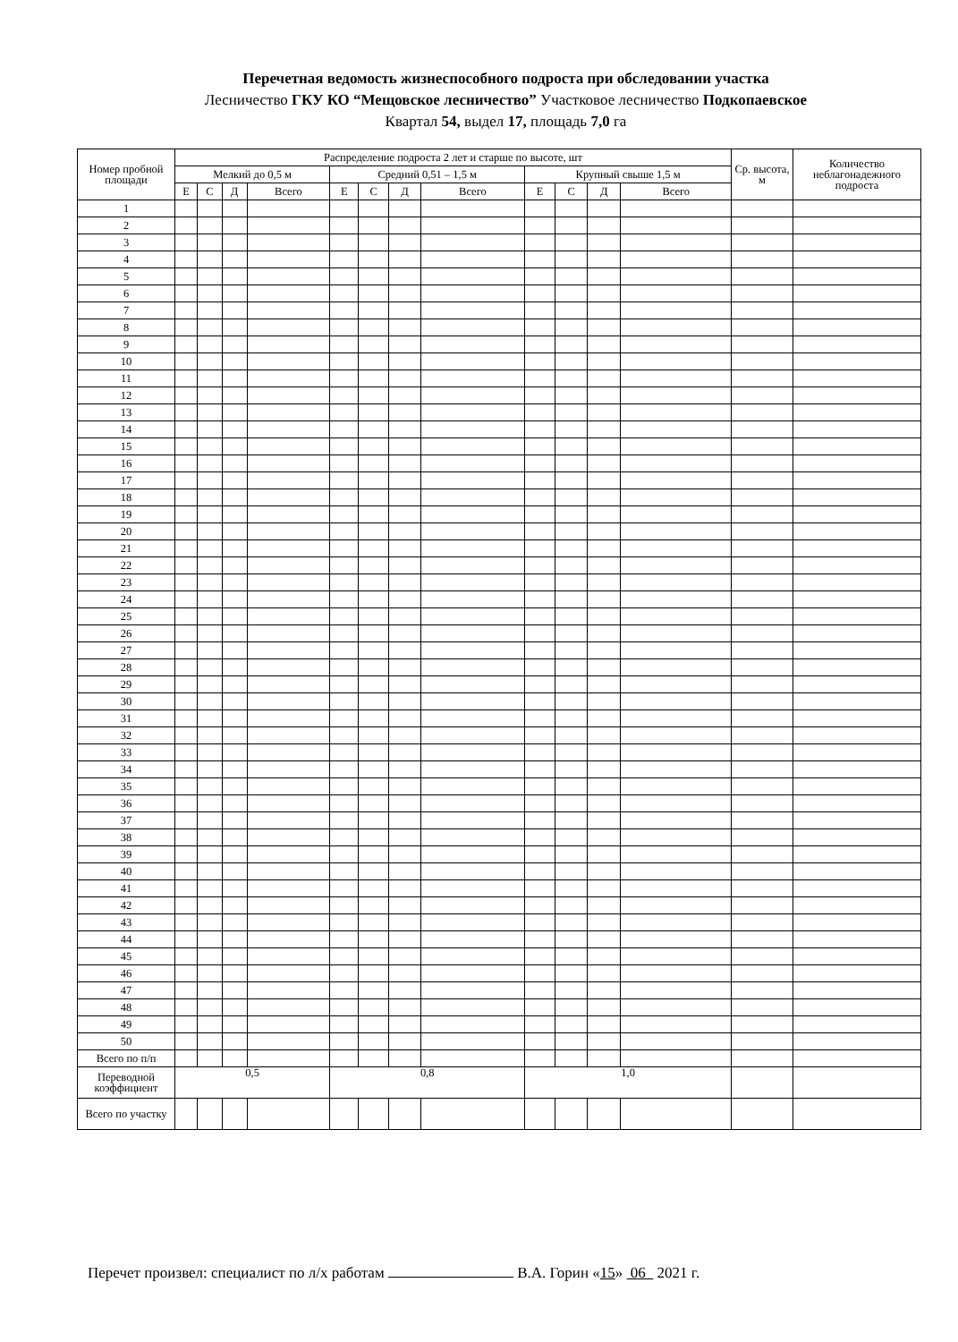Перечетная ведомость жизнеспособного подроста при обследовании участка
Лесничество ГКУ КО “Мещовское лесничество” Участковое лесничество Подкопаевское
Квартал 54, выдел 17, площадь 7,0 га
| Номер пробной площади | Распределение подроста 2 лет и старше по высоте, шт | | | | | | | | | | | | Ср. высота, м | Количество неблагонадежного подроста |
| --- | --- | --- | --- | --- | --- | --- | --- | --- | --- | --- | --- | --- | --- | --- |
| | Мелкий до 0,5 м | | | | Средний 0,51 – 1,5 м | | | | Крупный свыше 1,5 м | | | | | |
| | Е | С | Д | Всего | Е | С | Д | Всего | Е | С | Д | Всего | | |
| 1 | | | | | | | | | | | | | | |
| 2 | | | | | | | | | | | | | | |
| 3 | | | | | | | | | | | | | | |
| 4 | | | | | | | | | | | | | | |
| 5 | | | | | | | | | | | | | | |
| 6 | | | | | | | | | | | | | | |
| 7 | | | | | | | | | | | | | | |
| 8 | | | | | | | | | | | | | | |
| 9 | | | | | | | | | | | | | | |
| 10 | | | | | | | | | | | | | | |
| 11 | | | | | | | | | | | | | | |
| 12 | | | | | | | | | | | | | | |
| 13 | | | | | | | | | | | | | | |
| 14 | | | | | | | | | | | | | | |
| 15 | | | | | | | | | | | | | | |
| 16 | | | | | | | | | | | | | | |
| 17 | | | | | | | | | | | | | | |
| 18 | | | | | | | | | | | | | | |
| 19 | | | | | | | | | | | | | | |
| 20 | | | | | | | | | | | | | | |
| 21 | | | | | | | | | | | | | | |
| 22 | | | | | | | | | | | | | | |
| 23 | | | | | | | | | | | | | | |
| 24 | | | | | | | | | | | | | | |
| 25 | | | | | | | | | | | | | | |
| 26 | | | | | | | | | | | | | | |
| 27 | | | | | | | | | | | | | | |
| 28 | | | | | | | | | | | | | | |
| 29 | | | | | | | | | | | | | | |
| 30 | | | | | | | | | | | | | | |
| 31 | | | | | | | | | | | | | | |
| 32 | | | | | | | | | | | | | | |
| 33 | | | | | | | | | | | | | | |
| 34 | | | | | | | | | | | | | | |
| 35 | | | | | | | | | | | | | | |
| 36 | | | | | | | | | | | | | | |
| 37 | | | | | | | | | | | | | | |
| 38 | | | | | | | | | | | | | | |
| 39 | | | | | | | | | | | | | | |
| 40 | | | | | | | | | | | | | | |
| 41 | | | | | | | | | | | | | | |
| 42 | | | | | | | | | | | | | | |
| 43 | | | | | | | | | | | | | | |
| 44 | | | | | | | | | | | | | | |
| 45 | | | | | | | | | | | | | | |
| 46 | | | | | | | | | | | | | | |
| 47 | | | | | | | | | | | | | | |
| 48 | | | | | | | | | | | | | | |
| 49 | | | | | | | | | | | | | | |
| 50 | | | | | | | | | | | | | | |
| Всего по п/п | | | | | | | | | | | | | | |
| Переводной коэффициент | 0,5 | | | | 0,8 | | | | 1,0 | | | | | |
| Всего по участку | | | | | | | | | | | | | | |
Перечет произвел: специалист по л/х работам В.А. Горин «15» 06 2021 г.